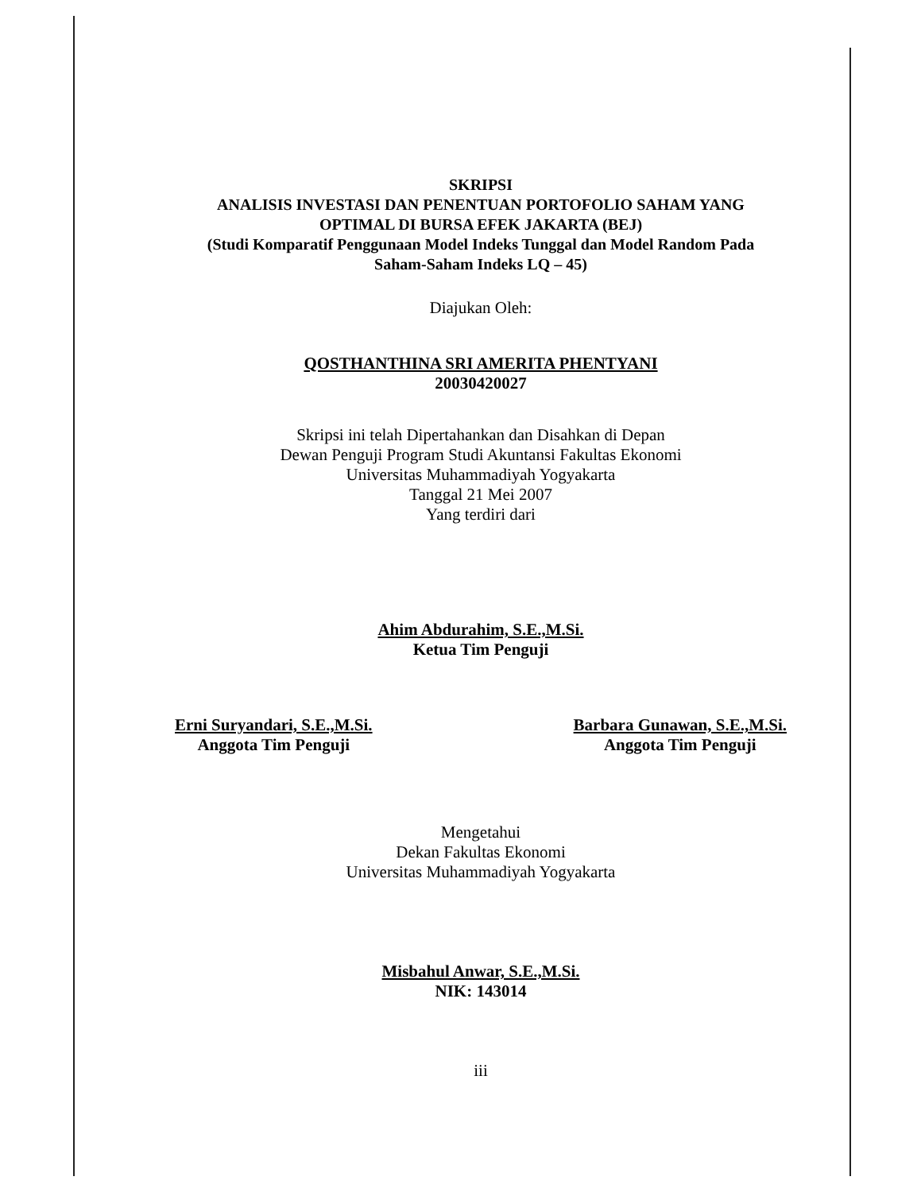SKRIPSI
ANALISIS INVESTASI DAN PENENTUAN PORTOFOLIO SAHAM YANG OPTIMAL DI BURSA EFEK JAKARTA (BEJ)
(Studi Komparatif Penggunaan Model Indeks Tunggal dan Model Random Pada Saham-Saham Indeks LQ – 45)
Diajukan Oleh:
QOSTHANTHINA SRI AMERITA PHENTYANI
20030420027
Skripsi ini telah Dipertahankan dan Disahkan di Depan
Dewan Penguji Program Studi Akuntansi Fakultas Ekonomi
Universitas Muhammadiyah Yogyakarta
Tanggal 21 Mei 2007
Yang terdiri dari
Ahim Abdurahim, S.E.,M.Si.
Ketua Tim Penguji
Erni Suryandari, S.E.,M.Si.
Anggota Tim Penguji
Barbara Gunawan, S.E.,M.Si.
Anggota Tim Penguji
Mengetahui
Dekan Fakultas Ekonomi
Universitas Muhammadiyah Yogyakarta
Misbahul Anwar, S.E.,M.Si.
NIK: 143014
iii